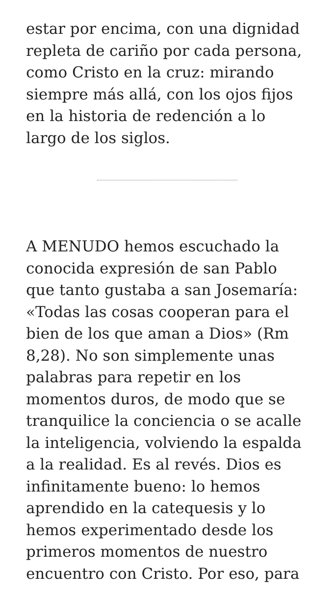estar por encima, con una dignidad repleta de cariño por cada persona, como Cristo en la cruz: mirando siempre más allá, con los ojos fijos en la historia de redención a lo largo de los siglos.
A MENUDO hemos escuchado la conocida expresión de san Pablo que tanto gustaba a san Josemaría: «Todas las cosas cooperan para el bien de los que aman a Dios» (Rm 8,28). No son simplemente unas palabras para repetir en los momentos duros, de modo que se tranquilice la conciencia o se acalle la inteligencia, volviendo la espalda a la realidad. Es al revés. Dios es infinitamente bueno: lo hemos aprendido en la catequesis y lo hemos experimentado desde los primeros momentos de nuestro encuentro con Cristo. Por eso, para